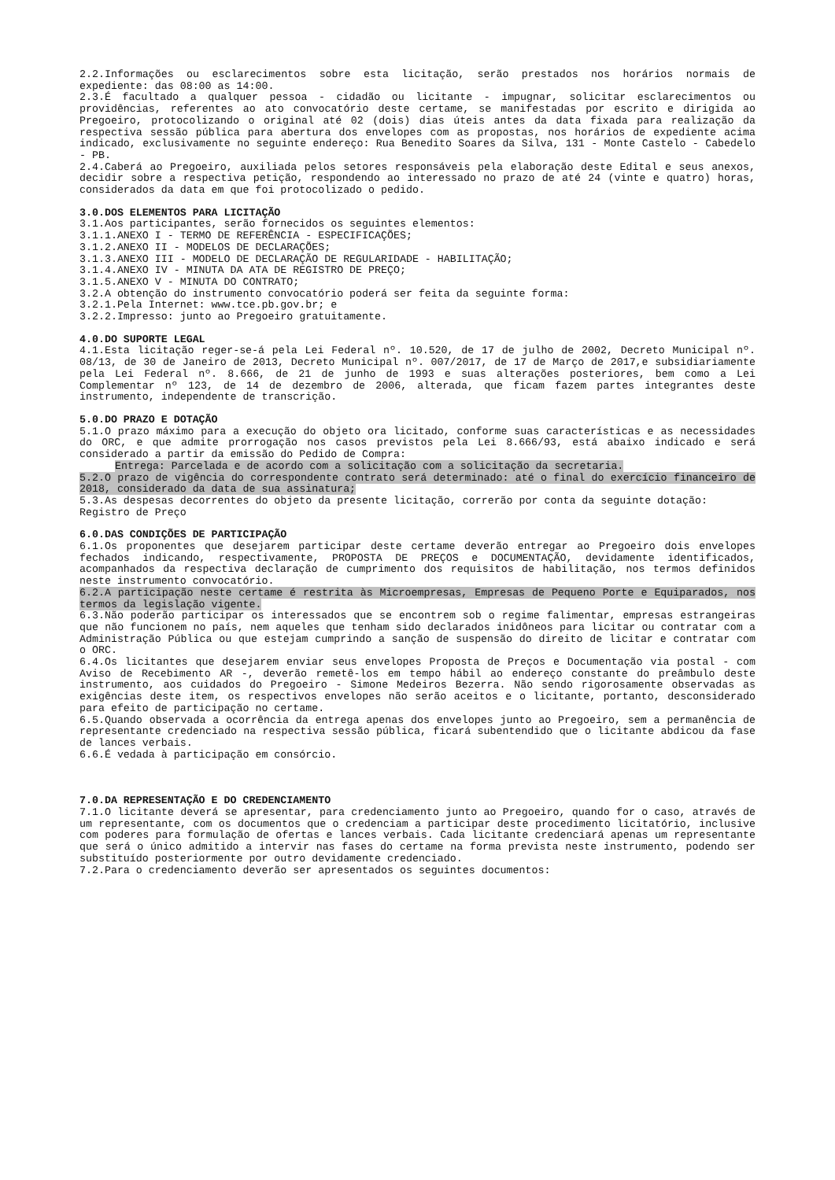2.2.Informações ou esclarecimentos sobre esta licitação, serão prestados nos horários normais de expediente: das 08:00 as 14:00.
2.3.É facultado a qualquer pessoa - cidadão ou licitante - impugnar, solicitar esclarecimentos ou providências, referentes ao ato convocatório deste certame, se manifestadas por escrito e dirigida ao Pregoeiro, protocolizando o original até 02 (dois) dias úteis antes da data fixada para realização da respectiva sessão pública para abertura dos envelopes com as propostas, nos horários de expediente acima indicado, exclusivamente no seguinte endereço: Rua Benedito Soares da Silva, 131 - Monte Castelo - Cabedelo - PB.
2.4.Caberá ao Pregoeiro, auxiliada pelos setores responsáveis pela elaboração deste Edital e seus anexos, decidir sobre a respectiva petição, respondendo ao interessado no prazo de até 24 (vinte e quatro) horas, considerados da data em que foi protocolizado o pedido.
3.0.DOS ELEMENTOS PARA LICITAÇÃO
3.1.Aos participantes, serão fornecidos os seguintes elementos:
3.1.1.ANEXO I - TERMO DE REFERÊNCIA - ESPECIFICAÇÕES;
3.1.2.ANEXO II - MODELOS DE DECLARAÇÕES;
3.1.3.ANEXO III - MODELO DE DECLARAÇÃO DE REGULARIDADE - HABILITAÇÃO;
3.1.4.ANEXO IV - MINUTA DA ATA DE REGISTRO DE PREÇO;
3.1.5.ANEXO V - MINUTA DO CONTRATO;
3.2.A obtenção do instrumento convocatório poderá ser feita da seguinte forma:
3.2.1.Pela Internet: www.tce.pb.gov.br; e
3.2.2.Impresso: junto ao Pregoeiro gratuitamente.
4.0.DO SUPORTE LEGAL
4.1.Esta licitação reger-se-á pela Lei Federal nº. 10.520, de 17 de julho de 2002, Decreto Municipal nº. 08/13, de 30 de Janeiro de 2013, Decreto Municipal nº. 007/2017, de 17 de Março de 2017,e subsidiariamente pela Lei Federal nº. 8.666, de 21 de junho de 1993 e suas alterações posteriores, bem como a Lei Complementar nº 123, de 14 de dezembro de 2006, alterada, que ficam fazem partes integrantes deste instrumento, independente de transcrição.
5.0.DO PRAZO E DOTAÇÃO
5.1.O prazo máximo para a execução do objeto ora licitado, conforme suas características e as necessidades do ORC, e que admite prorrogação nos casos previstos pela Lei 8.666/93, está abaixo indicado e será considerado a partir da emissão do Pedido de Compra:
Entrega: Parcelada e de acordo com a solicitação com a solicitação da secretaria.
5.2.O prazo de vigência do correspondente contrato será determinado: até o final do exercício financeiro de 2018, considerado da data de sua assinatura;
5.3.As despesas decorrentes do objeto da presente licitação, correrão por conta da seguinte dotação:
Registro de Preço
6.0.DAS CONDIÇÕES DE PARTICIPAÇÃO
6.1.Os proponentes que desejarem participar deste certame deverão entregar ao Pregoeiro dois envelopes fechados indicando, respectivamente, PROPOSTA DE PREÇOS e DOCUMENTAÇÃO, devidamente identificados, acompanhados da respectiva declaração de cumprimento dos requisitos de habilitação, nos termos definidos neste instrumento convocatório.
6.2.A participação neste certame é restrita às Microempresas, Empresas de Pequeno Porte e Equiparados, nos termos da legislação vigente.
6.3.Não poderão participar os interessados que se encontrem sob o regime falimentar, empresas estrangeiras que não funcionem no país, nem aqueles que tenham sido declarados inidôneos para licitar ou contratar com a Administração Pública ou que estejam cumprindo a sanção de suspensão do direito de licitar e contratar com o ORC.
6.4.Os licitantes que desejarem enviar seus envelopes Proposta de Preços e Documentação via postal - com Aviso de Recebimento AR -, deverão remetê-los em tempo hábil ao endereço constante do preâmbulo deste instrumento, aos cuidados do Pregoeiro - Simone Medeiros Bezerra. Não sendo rigorosamente observadas as exigências deste item, os respectivos envelopes não serão aceitos e o licitante, portanto, desconsiderado para efeito de participação no certame.
6.5.Quando observada a ocorrência da entrega apenas dos envelopes junto ao Pregoeiro, sem a permanência de representante credenciado na respectiva sessão pública, ficará subentendido que o licitante abdicou da fase de lances verbais.
6.6.É vedada à participação em consórcio.
7.0.DA REPRESENTAÇÃO E DO CREDENCIAMENTO
7.1.O licitante deverá se apresentar, para credenciamento junto ao Pregoeiro, quando for o caso, através de um representante, com os documentos que o credenciam a participar deste procedimento licitatório, inclusive com poderes para formulação de ofertas e lances verbais. Cada licitante credenciará apenas um representante que será o único admitido a intervir nas fases do certame na forma prevista neste instrumento, podendo ser substituído posteriormente por outro devidamente credenciado.
7.2.Para o credenciamento deverão ser apresentados os seguintes documentos: